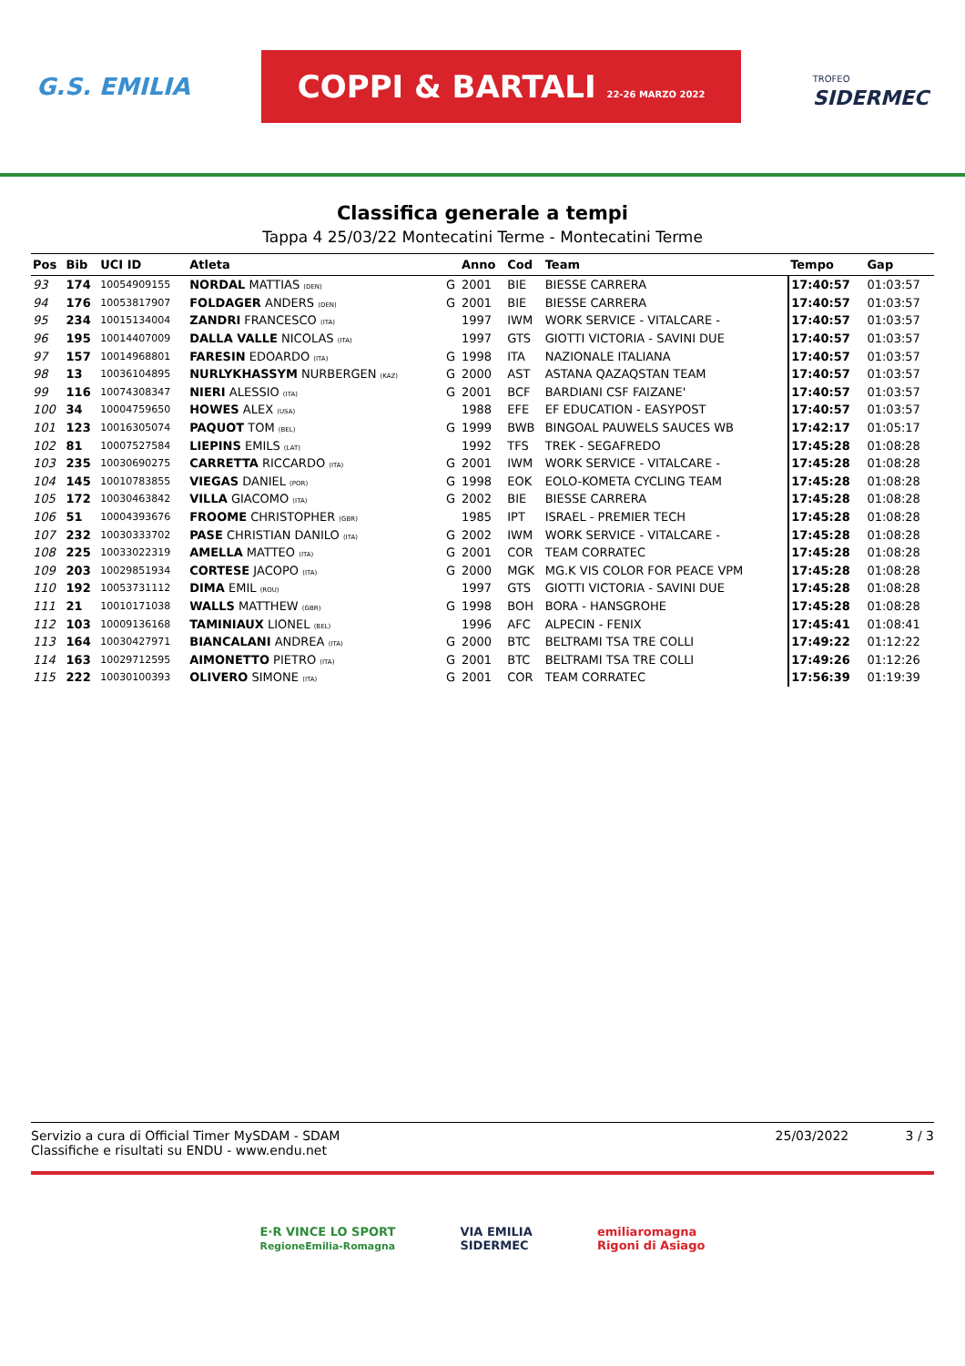G.S. EMILIA COPPI & BARTALI 22-26 MARZO 2022 TROFEO
SIDERMEC
Classifica generale a tempi
Tappa 4 25/03/22 Montecatini Terme - Montecatini Terme
| Pos | Bib | UCI ID | Atleta | | Anno | Cod | Team | Tempo | Gap |
| --- | --- | --- | --- | --- | --- | --- | --- | --- | --- |
| 93 | 174 | 10054909155 | NORDAL MATTIAS (DEN) | G | 2001 | BIE | BIESSE CARRERA | 17:40:57 | 01:03:57 |
| 94 | 176 | 10053817907 | FOLDAGER ANDERS (DEN) | G | 2001 | BIE | BIESSE CARRERA | 17:40:57 | 01:03:57 |
| 95 | 234 | 10015134004 | ZANDRI FRANCESCO (ITA) | | 1997 | IWM | WORK SERVICE - VITALCARE - | 17:40:57 | 01:03:57 |
| 96 | 195 | 10014407009 | DALLA VALLE NICOLAS (ITA) | | 1997 | GTS | GIOTTI VICTORIA - SAVINI DUE | 17:40:57 | 01:03:57 |
| 97 | 157 | 10014968801 | FARESIN EDOARDO (ITA) | G | 1998 | ITA | NAZIONALE ITALIANA | 17:40:57 | 01:03:57 |
| 98 | 13 | 10036104895 | NURLYKHASSYM NURBERGEN (KAZ) | G | 2000 | AST | ASTANA QAZAQSTAN TEAM | 17:40:57 | 01:03:57 |
| 99 | 116 | 10074308347 | NIERI ALESSIO (ITA) | G | 2001 | BCF | BARDIANI CSF FAIZANE' | 17:40:57 | 01:03:57 |
| 100 | 34 | 10004759650 | HOWES ALEX (USA) | | 1988 | EFE | EF EDUCATION - EASYPOST | 17:40:57 | 01:03:57 |
| 101 | 123 | 10016305074 | PAQUOT TOM (BEL) | G | 1999 | BWB | BINGOAL PAUWELS SAUCES WB | 17:42:17 | 01:05:17 |
| 102 | 81 | 10007527584 | LIEPINS EMILS (LAT) | | 1992 | TFS | TREK - SEGAFREDO | 17:45:28 | 01:08:28 |
| 103 | 235 | 10030690275 | CARRETTA RICCARDO (ITA) | G | 2001 | IWM | WORK SERVICE - VITALCARE - | 17:45:28 | 01:08:28 |
| 104 | 145 | 10010783855 | VIEGAS DANIEL (POR) | G | 1998 | EOK | EOLO-KOMETA CYCLING TEAM | 17:45:28 | 01:08:28 |
| 105 | 172 | 10030463842 | VILLA GIACOMO (ITA) | G | 2002 | BIE | BIESSE CARRERA | 17:45:28 | 01:08:28 |
| 106 | 51 | 10004393676 | FROOME CHRISTOPHER (GBR) | | 1985 | IPT | ISRAEL - PREMIER TECH | 17:45:28 | 01:08:28 |
| 107 | 232 | 10030333702 | PASE CHRISTIAN DANILO (ITA) | G | 2002 | IWM | WORK SERVICE - VITALCARE - | 17:45:28 | 01:08:28 |
| 108 | 225 | 10033022319 | AMELLA MATTEO (ITA) | G | 2001 | COR | TEAM CORRATEC | 17:45:28 | 01:08:28 |
| 109 | 203 | 10029851934 | CORTESE JACOPO (ITA) | G | 2000 | MGK | MG.K VIS COLOR FOR PEACE VPM | 17:45:28 | 01:08:28 |
| 110 | 192 | 10053731112 | DIMA EMIL (ROU) | | 1997 | GTS | GIOTTI VICTORIA - SAVINI DUE | 17:45:28 | 01:08:28 |
| 111 | 21 | 10010171038 | WALLS MATTHEW (GBR) | G | 1998 | BOH | BORA - HANSGROHE | 17:45:28 | 01:08:28 |
| 112 | 103 | 10009136168 | TAMINIAUX LIONEL (BEL) | | 1996 | AFC | ALPECIN - FENIX | 17:45:41 | 01:08:41 |
| 113 | 164 | 10030427971 | BIANCALANI ANDREA (ITA) | G | 2000 | BTC | BELTRAMI TSA TRE COLLI | 17:49:22 | 01:12:22 |
| 114 | 163 | 10029712595 | AIMONETTO PIETRO (ITA) | G | 2001 | BTC | BELTRAMI TSA TRE COLLI | 17:49:26 | 01:12:26 |
| 115 | 222 | 10030100393 | OLIVERO SIMONE (ITA) | G | 2001 | COR | TEAM CORRATEC | 17:56:39 | 01:19:39 |
Servizio a cura di Official Timer MySDAM - SDAM
Classifiche e risultati su ENDU - www.endu.net
25/03/2022 3 / 3
E·R VINCE LO SPORT
RegioneEmilia-Romagna VIA EMILIA
SIDERMEC emiliaromagna
Rigoni di Asiago